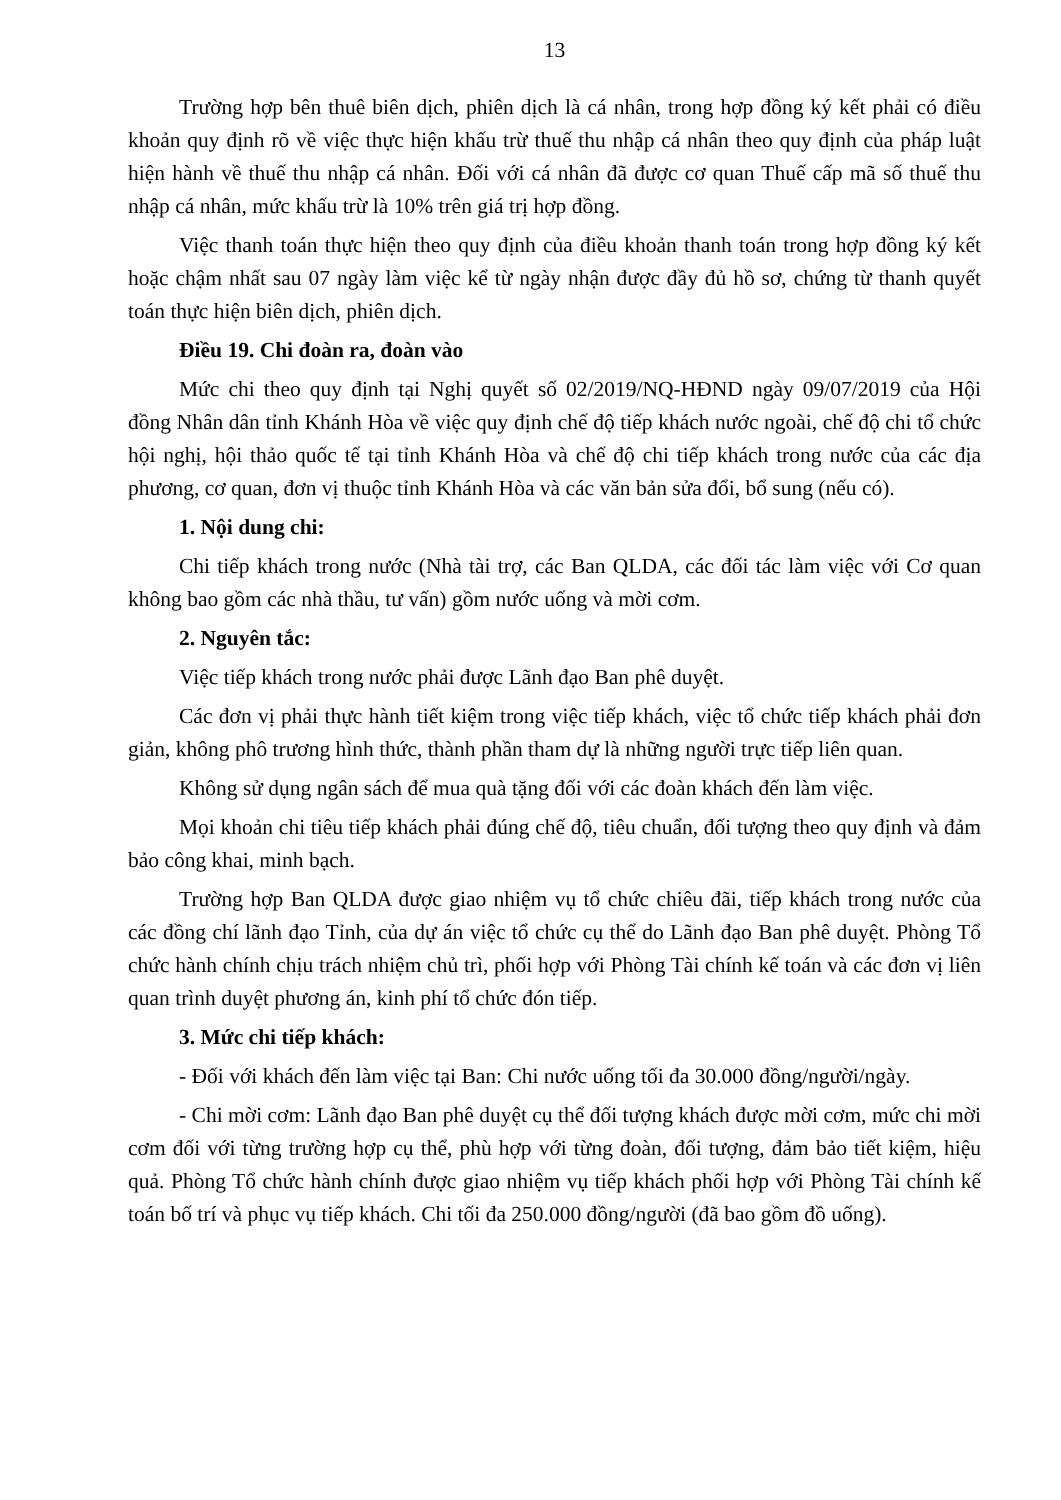13
Trường hợp bên thuê biên dịch, phiên dịch là cá nhân, trong hợp đồng ký kết phải có điều khoản quy định rõ về việc thực hiện khấu trừ thuế thu nhập cá nhân theo quy định của pháp luật hiện hành về thuế thu nhập cá nhân. Đối với cá nhân đã được cơ quan Thuế cấp mã số thuế thu nhập cá nhân, mức khấu trừ là 10% trên giá trị hợp đồng.
Việc thanh toán thực hiện theo quy định của điều khoản thanh toán trong hợp đồng ký kết hoặc chậm nhất sau 07 ngày làm việc kể từ ngày nhận được đầy đủ hồ sơ, chứng từ thanh quyết toán thực hiện biên dịch, phiên dịch.
Điều 19. Chi đoàn ra, đoàn vào
Mức chi theo quy định tại Nghị quyết số 02/2019/NQ-HĐND ngày 09/07/2019 của Hội đồng Nhân dân tỉnh Khánh Hòa về việc quy định chế độ tiếp khách nước ngoài, chế độ chi tổ chức hội nghị, hội thảo quốc tế tại tỉnh Khánh Hòa và chế độ chi tiếp khách trong nước của các địa phương, cơ quan, đơn vị thuộc tỉnh Khánh Hòa và các văn bản sửa đổi, bổ sung (nếu có).
1. Nội dung chi:
Chi tiếp khách trong nước (Nhà tài trợ, các Ban QLDA, các đối tác làm việc với Cơ quan không bao gồm các nhà thầu, tư vấn) gồm nước uống và mời cơm.
2. Nguyên tắc:
Việc tiếp khách trong nước phải được Lãnh đạo Ban phê duyệt.
Các đơn vị phải thực hành tiết kiệm trong việc tiếp khách, việc tổ chức tiếp khách phải đơn giản, không phô trương hình thức, thành phần tham dự là những người trực tiếp liên quan.
Không sử dụng ngân sách để mua quà tặng đối với các đoàn khách đến làm việc.
Mọi khoản chi tiêu tiếp khách phải đúng chế độ, tiêu chuẩn, đối tượng theo quy định và đảm bảo công khai, minh bạch.
Trường hợp Ban QLDA được giao nhiệm vụ tổ chức chiêu đãi, tiếp khách trong nước của các đồng chí lãnh đạo Tỉnh, của dự án việc tổ chức cụ thể do Lãnh đạo Ban phê duyệt. Phòng Tổ chức hành chính chịu trách nhiệm chủ trì, phối hợp với Phòng Tài chính kế toán và các đơn vị liên quan trình duyệt phương án, kinh phí tổ chức đón tiếp.
3. Mức chi tiếp khách:
- Đối với khách đến làm việc tại Ban: Chi nước uống tối đa 30.000 đồng/người/ngày.
- Chi mời cơm: Lãnh đạo Ban phê duyệt cụ thể đối tượng khách được mời cơm, mức chi mời cơm đối với từng trường hợp cụ thể, phù hợp với từng đoàn, đối tượng, đảm bảo tiết kiệm, hiệu quả. Phòng Tổ chức hành chính được giao nhiệm vụ tiếp khách phối hợp với Phòng Tài chính kế toán bố trí và phục vụ tiếp khách. Chi tối đa 250.000 đồng/người (đã bao gồm đồ uống).